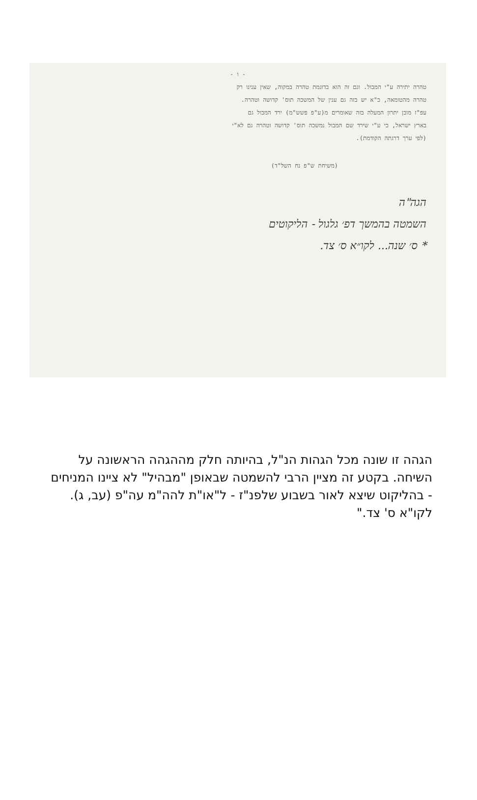- ו -
טהרה יתירה ע"י המבול. וגם זה הוא בדוגמת טהרה במקוה, שאין ענינו רק
טהרה מהטומאה, כ"א יש בזה גם ענין של המשכה תוס' קדושה וטהרה.
עפ"ז מובן יתרון המעלה בזה שאומרים מ(ע"פ פשש"מ) ירד המבול גם
בארץ ישראל, כי ע"י שירד שם המבול נמשכה תוס' קדושה וטהרה גם לא"י
(לפי ערך דרגתה הקודמת).
(משיחת ש"פ נח השל"ד)
הגה"ה
השמטה בהמשך דפ׳ גלגול - הליקוטים
* ס׳ שנה... לקו״א ס׳ צד.
הגהה זו שונה מכל הגהות הנ"ל, בהיותה חלק מההגהה הראשונה על השיחה. בקטע זה מציין הרבי להשמטה שבאופן "מבהיל" לא ציינו המניחים - בהליקוט שיצא לאור בשבוע שלפנ"ז - ל"או"ת להה"מ עה"פ (עב, ג). לקו"א ס' צד."